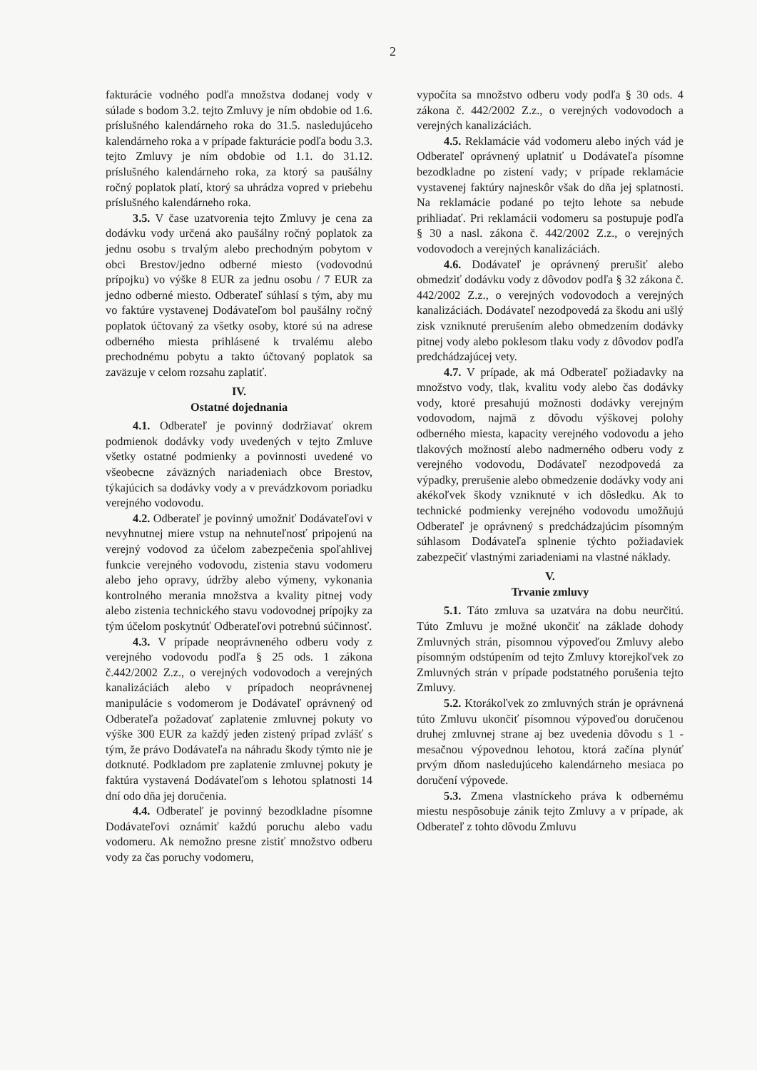2
fakturácie vodného podľa množstva dodanej vody v súlade s bodom 3.2. tejto Zmluvy je ním obdobie od 1.6. príslušného kalendárneho roka do 31.5. nasledujúceho kalendárneho roka a v prípade fakturácie podľa bodu 3.3. tejto Zmluvy je ním obdobie od 1.1. do 31.12. príslušného kalendárneho roka, za ktorý sa paušálny ročný poplatok platí, ktorý sa uhrádza vopred v priebehu príslušného kalendárneho roka.
3.5. V čase uzatvorenia tejto Zmluvy je cena za dodávku vody určená ako paušálny ročný poplatok za jednu osobu s trvalým alebo prechodným pobytom v obci Brestov/jedno odberné miesto (vodovodnú prípojku) vo výške 8 EUR za jednu osobu / 7 EUR za jedno odberné miesto. Odberateľ súhlasí s tým, aby mu vo faktúre vystavenej Dodávateľom bol paušálny ročný poplatok účtovaný za všetky osoby, ktoré sú na adrese odberného miesta prihlásené k trvalému alebo prechodnému pobytu a takto účtovaný poplatok sa zaväzuje v celom rozsahu zaplatiť.
IV.
Ostatné dojednania
4.1. Odberateľ je povinný dodržiavať okrem podmienok dodávky vody uvedených v tejto Zmluve všetky ostatné podmienky a povinnosti uvedené vo všeobecne záväzných nariadeniach obce Brestov, týkajúcich sa dodávky vody a v prevádzkovom poriadku verejného vodovodu.
4.2. Odberateľ je povinný umožniť Dodávateľovi v nevyhnutnej miere vstup na nehnuteľnosť pripojenú na verejný vodovod za účelom zabezpečenia spoľahlivej funkcie verejného vodovodu, zistenia stavu vodomeru alebo jeho opravy, údržby alebo výmeny, vykonania kontrolného merania množstva a kvality pitnej vody alebo zistenia technického stavu vodovodnej prípojky za tým účelom poskytnúť Odberateľovi potrebnú súčinnosť.
4.3. V prípade neoprávneného odberu vody z verejného vodovodu podľa § 25 ods. 1 zákona č.442/2002 Z.z., o verejných vodovodoch a verejných kanalizáciách alebo v prípadoch neoprávnenej manipulácie s vodomerom je Dodávateľ oprávnený od Odberateľa požadovať zaplatenie zmluvnej pokuty vo výške 300 EUR za každý jeden zistený prípad zvlášť s tým, že právo Dodávateľa na náhradu škody týmto nie je dotknuté. Podkladom pre zaplatenie zmluvnej pokuty je faktúra vystavená Dodávateľom s lehotou splatnosti 14 dní odo dňa jej doručenia.
4.4. Odberateľ je povinný bezodkladne písomne Dodávateľovi oznámiť každú poruchu alebo vadu vodomeru. Ak nemožno presne zistiť množstvo odberu vody za čas poruchy vodomeru,
vypočíta sa množstvo odberu vody podľa § 30 ods. 4 zákona č. 442/2002 Z.z., o verejných vodovodoch a verejných kanalizáciách.
4.5. Reklamácie vád vodomeru alebo iných vád je Odberateľ oprávnený uplatniť u Dodávateľa písomne bezodkladne po zistení vady; v prípade reklamácie vystavenej faktúry najneskôr však do dňa jej splatnosti. Na reklamácie podané po tejto lehote sa nebude prihliadať. Pri reklamácii vodomeru sa postupuje podľa § 30 a nasl. zákona č. 442/2002 Z.z., o verejných vodovodoch a verejných kanalizáciách.
4.6. Dodávateľ je oprávnený prerušiť alebo obmedziť dodávku vody z dôvodov podľa § 32 zákona č. 442/2002 Z.z., o verejných vodovodoch a verejných kanalizáciách. Dodávateľ nezodpovedá za škodu ani ušlý zisk vzniknuté prerušením alebo obmedzením dodávky pitnej vody alebo poklesom tlaku vody z dôvodov podľa predchádzajúcej vety.
4.7. V prípade, ak má Odberateľ požiadavky na množstvo vody, tlak, kvalitu vody alebo čas dodávky vody, ktoré presahujú možnosti dodávky verejným vodovodom, najmä z dôvodu výškovej polohy odberného miesta, kapacity verejného vodovodu a jeho tlakových možností alebo nadmerného odberu vody z verejného vodovodu, Dodávateľ nezodpovedá za výpadky, prerušenie alebo obmedzenie dodávky vody ani akékoľvek škody vzniknuté v ich dôsledku. Ak to technické podmienky verejného vodovodu umožňujú Odberateľ je oprávnený s predchádzajúcim písomným súhlasom Dodávateľa splnenie týchto požiadaviek zabezpečiť vlastnými zariadeniami na vlastné náklady.
V.
Trvanie zmluvy
5.1. Táto zmluva sa uzatvára na dobu neurčitú. Túto Zmluvu je možné ukončiť na základe dohody Zmluvných strán, písomnou výpoveďou Zmluvy alebo písomným odstúpením od tejto Zmluvy ktorejkoľvek zo Zmluvných strán v prípade podstatného porušenia tejto Zmluvy.
5.2. Ktorákoľvek zo zmluvných strán je oprávnená túto Zmluvu ukončiť písomnou výpoveďou doručenou druhej zmluvnej strane aj bez uvedenia dôvodu s 1 - mesačnou výpovednou lehotou, ktorá začína plynúť prvým dňom nasledujúceho kalendárneho mesiaca po doručení výpovede.
5.3. Zmena vlastníckeho práva k odbernému miestu nespôsobuje zánik tejto Zmluvy a v prípade, ak Odberateľ z tohto dôvodu Zmluvu